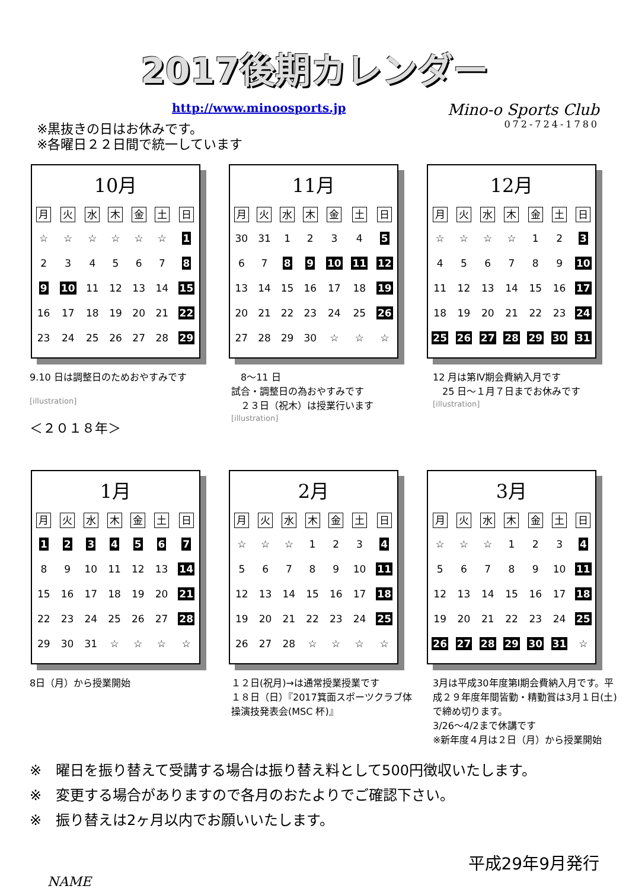2017後期カレンダー
http://www.minoosports.jp
Mino-o Sports Club
072-724-1780
※黒抜きの日はお休みです。
※各曜日２２日間で統一しています
10月
| 月 | 火 | 水 | 木 | 金 | 土 | 日 |
| --- | --- | --- | --- | --- | --- | --- |
| ☆ | ☆ | ☆ | ☆ | ☆ | ☆ | 1 |
| 2 | 3 | 4 | 5 | 6 | 7 | 8 |
| 9 | 10 | 11 | 12 | 13 | 14 | 15 |
| 16 | 17 | 18 | 19 | 20 | 21 | 22 |
| 23 | 24 | 25 | 26 | 27 | 28 | 29 |
11月
| 月 | 火 | 水 | 木 | 金 | 土 | 日 |
| --- | --- | --- | --- | --- | --- | --- |
| 30 | 31 | 1 | 2 | 3 | 4 | 5 |
| 6 | 7 | 8 | 9 | 10 | 11 | 12 |
| 13 | 14 | 15 | 16 | 17 | 18 | 19 |
| 20 | 21 | 22 | 23 | 24 | 25 | 26 |
| 27 | 28 | 29 | 30 | ☆ | ☆ | ☆ |
12月
| 月 | 火 | 水 | 木 | 金 | 土 | 日 |
| --- | --- | --- | --- | --- | --- | --- |
| ☆ | ☆ | ☆ | ☆ | 1 | 2 | 3 |
| 4 | 5 | 6 | 7 | 8 | 9 | 10 |
| 11 | 12 | 13 | 14 | 15 | 16 | 17 |
| 18 | 19 | 20 | 21 | 22 | 23 | 24 |
| 25 | 26 | 27 | 28 | 29 | 30 | 31 |
9.10 日は調整日のためおやすみです
[illustration]
＜２０１８年＞
　8～11 日
試合・調整日の為おやすみです
　２３日（祝木）は授業行います
[illustration]
12 月は第Ⅳ期会費納入月です
　25 日～１月７日までお休みです
[illustration]
1月
| 月 | 火 | 水 | 木 | 金 | 土 | 日 |
| --- | --- | --- | --- | --- | --- | --- |
| 1 | 2 | 3 | 4 | 5 | 6 | 7 |
| 8 | 9 | 10 | 11 | 12 | 13 | 14 |
| 15 | 16 | 17 | 18 | 19 | 20 | 21 |
| 22 | 23 | 24 | 25 | 26 | 27 | 28 |
| 29 | 30 | 31 | ☆ | ☆ | ☆ | ☆ |
2月
| 月 | 火 | 水 | 木 | 金 | 土 | 日 |
| --- | --- | --- | --- | --- | --- | --- |
| ☆ | ☆ | ☆ | 1 | 2 | 3 | 4 |
| 5 | 6 | 7 | 8 | 9 | 10 | 11 |
| 12 | 13 | 14 | 15 | 16 | 17 | 18 |
| 19 | 20 | 21 | 22 | 23 | 24 | 25 |
| 26 | 27 | 28 | ☆ | ☆ | ☆ | ☆ |
3月
| 月 | 火 | 水 | 木 | 金 | 土 | 日 |
| --- | --- | --- | --- | --- | --- | --- |
| ☆ | ☆ | ☆ | 1 | 2 | 3 | 4 |
| 5 | 6 | 7 | 8 | 9 | 10 | 11 |
| 12 | 13 | 14 | 15 | 16 | 17 | 18 |
| 19 | 20 | 21 | 22 | 23 | 24 | 25 |
| 26 | 27 | 28 | 29 | 30 | 31 | ☆ |
8日（月）から授業開始 １２日(祝月)→は通常授業授業です
１８日（日）『2017箕面スポーツクラブ体操演技発表会(MSC 杯)』
3月は平成30年度第Ⅰ期会費納入月です。平成２９年度年間皆勤・精勤賞は3月１日(土)で締め切ります。
3/26～4/2まで休講です
※新年度４月は２日（月）から授業開始
※　曜日を振り替えて受講する場合は振り替え料として500円徴収いたします。
※　変更する場合がありますので各月のおたよりでご確認下さい。
※　振り替えは2ヶ月以内でお願いいたします。
平成29年9月発行
NAME